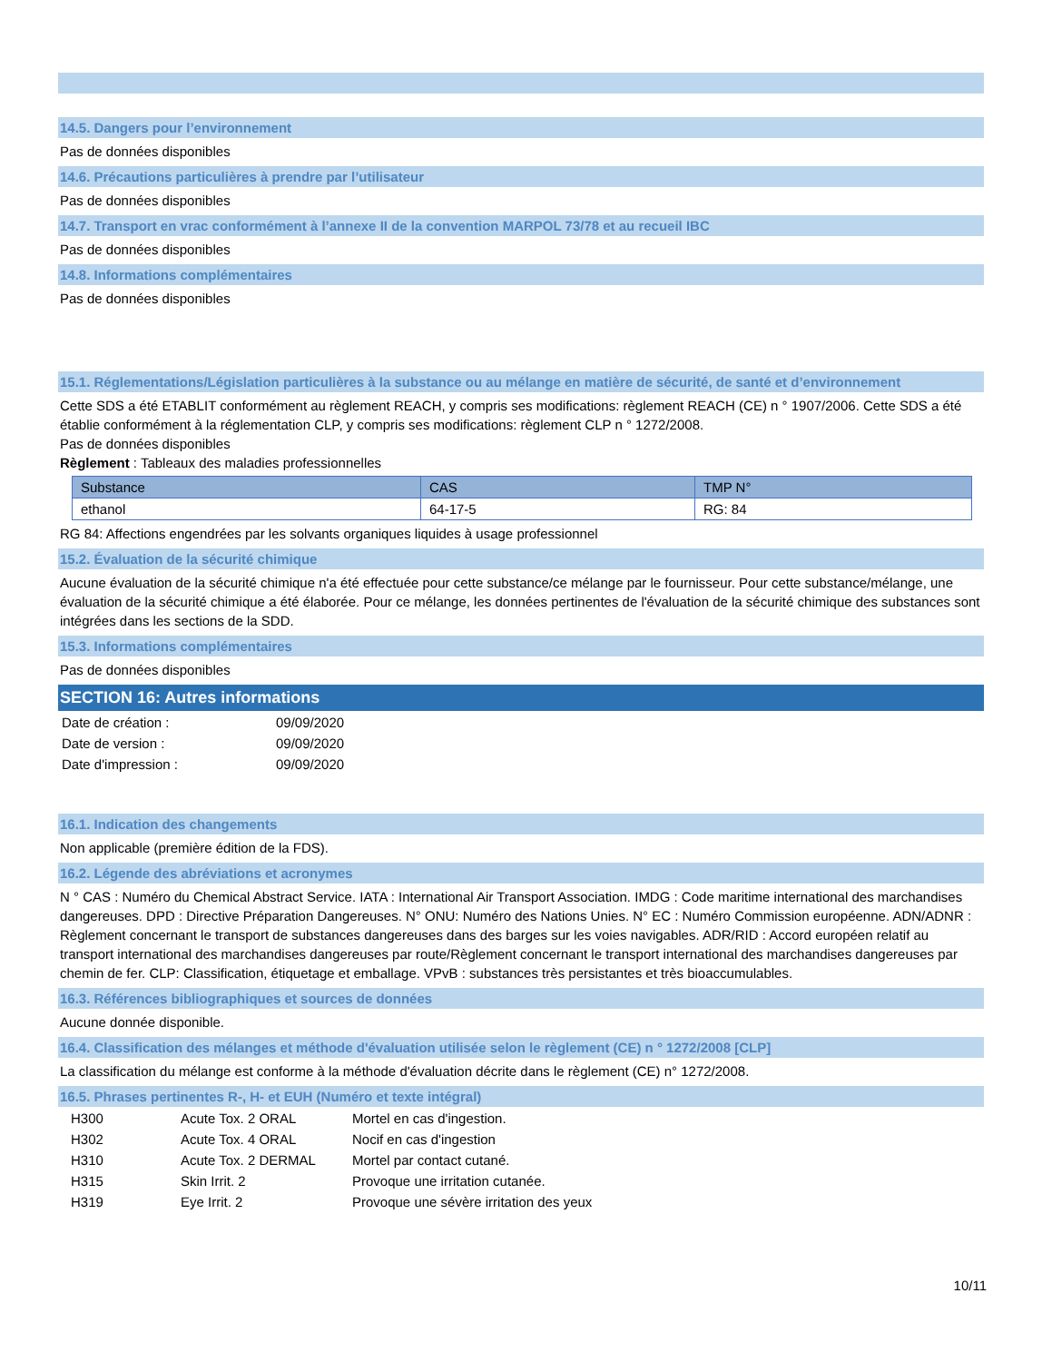14.5. Dangers pour l’environnement
Pas de données disponibles
14.6. Précautions particulières à prendre par l’utilisateur
Pas de données disponibles
14.7. Transport en vrac conformément à l’annexe II de la convention MARPOL 73/78 et au recueil IBC
Pas de données disponibles
14.8. Informations complémentaires
Pas de données disponibles
15.1. Réglementations/Législation particulières à la substance ou au mélange en matière de sécurité, de santé et d’environnement
Cette SDS a été ETABLIT conformément au règlement REACH, y compris ses modifications: règlement REACH (CE) n ° 1907/2006. Cette SDS a été établie conformément à la réglementation CLP, y compris ses modifications: règlement CLP n ° 1272/2008.
Pas de données disponibles
Règlement : Tableaux des maladies professionnelles
| Substance | CAS | TMP N° |
| --- | --- | --- |
| ethanol | 64-17-5 | RG: 84 |
RG 84: Affections engendrées par les solvants organiques liquides à usage professionnel
15.2. Évaluation de la sécurité chimique
Aucune évaluation de la sécurité chimique n'a été effectuée pour cette substance/ce mélange par le fournisseur. Pour cette substance/mélange, une évaluation de la sécurité chimique a été élaborée. Pour ce mélange, les données pertinentes de l'évaluation de la sécurité chimique des substances sont intégrées dans les sections de la SDD.
15.3. Informations complémentaires
Pas de données disponibles
SECTION 16: Autres informations
| Date de création : | 09/09/2020 |
| Date de version : | 09/09/2020 |
| Date d'impression : | 09/09/2020 |
16.1. Indication des changements
Non applicable (première édition de la FDS).
16.2. Légende des abréviations et acronymes
N ° CAS : Numéro du Chemical Abstract Service. IATA : International Air Transport Association. IMDG : Code maritime international des marchandises dangereuses. DPD : Directive Préparation Dangereuses. N° ONU: Numéro des Nations Unies. N° EC : Numéro Commission européenne. ADN/ADNR : Règlement concernant le transport de substances dangereuses dans des barges sur les voies navigables. ADR/RID : Accord européen relatif au transport international des marchandises dangereuses par route/Règlement concernant le transport international des marchandises dangereuses par chemin de fer. CLP: Classification, étiquetage et emballage. VPvB : substances très persistantes et très bioaccumulables.
16.3. Références bibliographiques et sources de données
Aucune donnée disponible.
16.4. Classification des mélanges et méthode d'évaluation utilisée selon le règlement (CE) n ° 1272/2008 [CLP]
La classification du mélange est conforme à la méthode d'évaluation décrite dans le règlement (CE) n° 1272/2008.
16.5. Phrases pertinentes R-, H- et EUH (Numéro et texte intégral)
| H300 | Acute Tox. 2 ORAL | Mortel en cas d'ingestion. |
| H302 | Acute Tox. 4 ORAL | Nocif en cas d'ingestion |
| H310 | Acute Tox. 2 DERMAL | Mortel par contact cutané. |
| H315 | Skin Irrit. 2 | Provoque une irritation cutanée. |
| H319 | Eye Irrit. 2 | Provoque une sévère irritation des yeux |
10/11